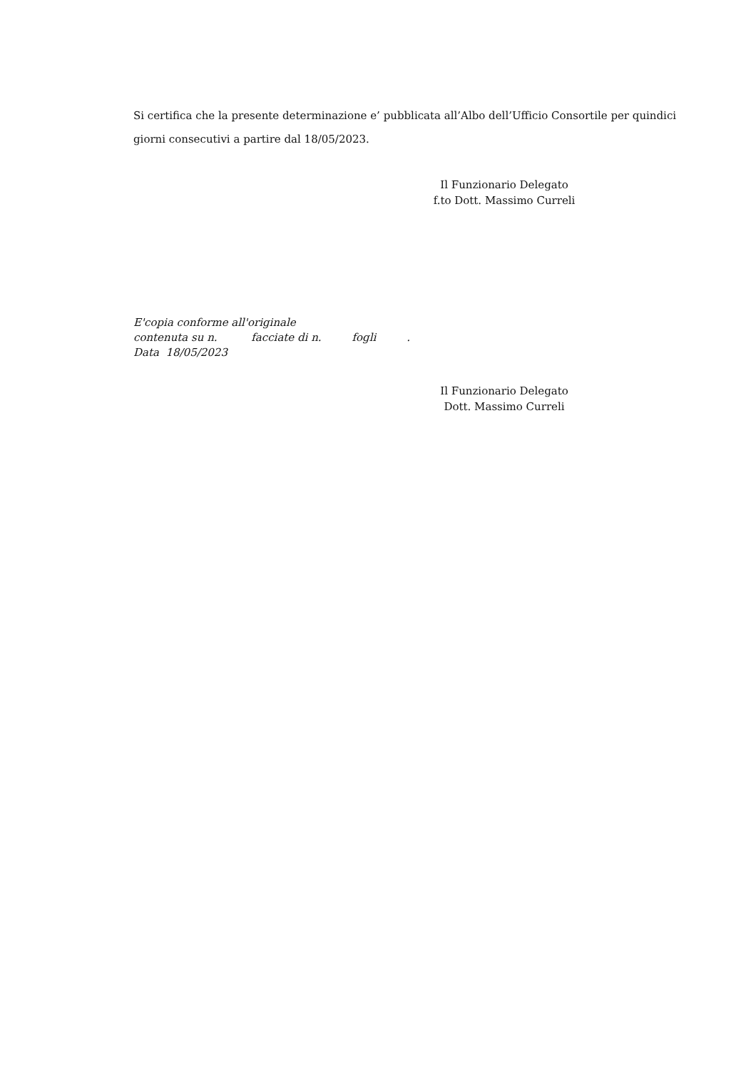Si certifica che la presente determinazione e’ pubblicata all’Albo dell’Ufficio Consortile per quindici giorni consecutivi a partire dal 18/05/2023.
Il Funzionario Delegato
f.to Dott. Massimo Curreli
E'copia conforme all'originale
contenuta su n. facciate di n. fogli .
Data 18/05/2023
Il Funzionario Delegato
Dott. Massimo Curreli